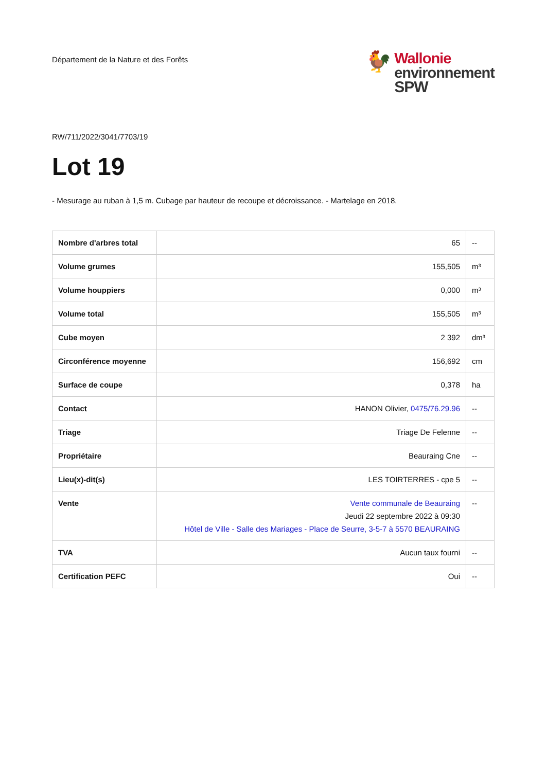Département de la Nature et des Forêts
🐓
Wallonie
environnement
SPW
RW/711/2022/3041/7703/19
Lot 19
- Mesurage au ruban à 1,5 m. Cubage par hauteur de recoupe et décroissance. - Martelage en 2018.
| Nombre d'arbres total | 65 | -- |
| Volume grumes | 155,505 | m³ |
| Volume houppiers | 0,000 | m³ |
| Volume total | 155,505 | m³ |
| Cube moyen | 2 392 | dm³ |
| Circonférence moyenne | 156,692 | cm |
| Surface de coupe | 0,378 | ha |
| Contact | HANON Olivier, 0475/76.29.96 | -- |
| Triage | Triage De Felenne | -- |
| Propriétaire | Beauraing Cne | -- |
| Lieu(x)-dit(s) | LES TOIRTERRES - cpe 5 | -- |
| Vente | Vente communale de Beauraing Jeudi 22 septembre 2022 à 09:30 Hôtel de Ville - Salle des Mariages - Place de Seurre, 3-5-7 à 5570 BEAURAING | -- |
| TVA | Aucun taux fourni | -- |
| Certification PEFC | Oui | -- |